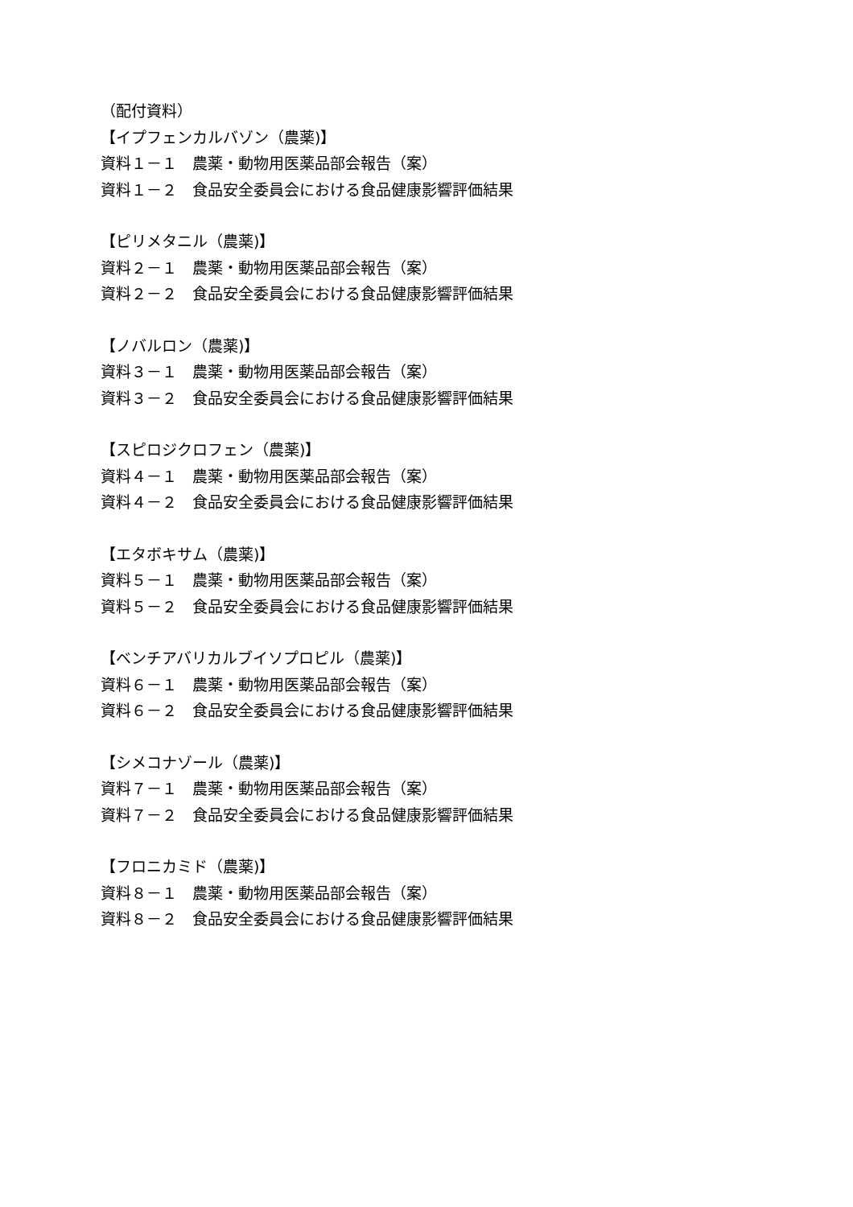（配付資料）
【イプフェンカルバゾン（農薬)】
資料１－１　農薬・動物用医薬品部会報告（案）
資料１－２　食品安全委員会における食品健康影響評価結果
【ピリメタニル（農薬)】
資料２－１　農薬・動物用医薬品部会報告（案）
資料２－２　食品安全委員会における食品健康影響評価結果
【ノバルロン（農薬)】
資料３－１　農薬・動物用医薬品部会報告（案）
資料３－２　食品安全委員会における食品健康影響評価結果
【スピロジクロフェン（農薬)】
資料４－１　農薬・動物用医薬品部会報告（案）
資料４－２　食品安全委員会における食品健康影響評価結果
【エタボキサム（農薬)】
資料５－１　農薬・動物用医薬品部会報告（案）
資料５－２　食品安全委員会における食品健康影響評価結果
【ベンチアバリカルブイソプロピル（農薬)】
資料６－１　農薬・動物用医薬品部会報告（案）
資料６－２　食品安全委員会における食品健康影響評価結果
【シメコナゾール（農薬)】
資料７－１　農薬・動物用医薬品部会報告（案）
資料７－２　食品安全委員会における食品健康影響評価結果
【フロニカミド（農薬)】
資料８－１　農薬・動物用医薬品部会報告（案）
資料８－２　食品安全委員会における食品健康影響評価結果